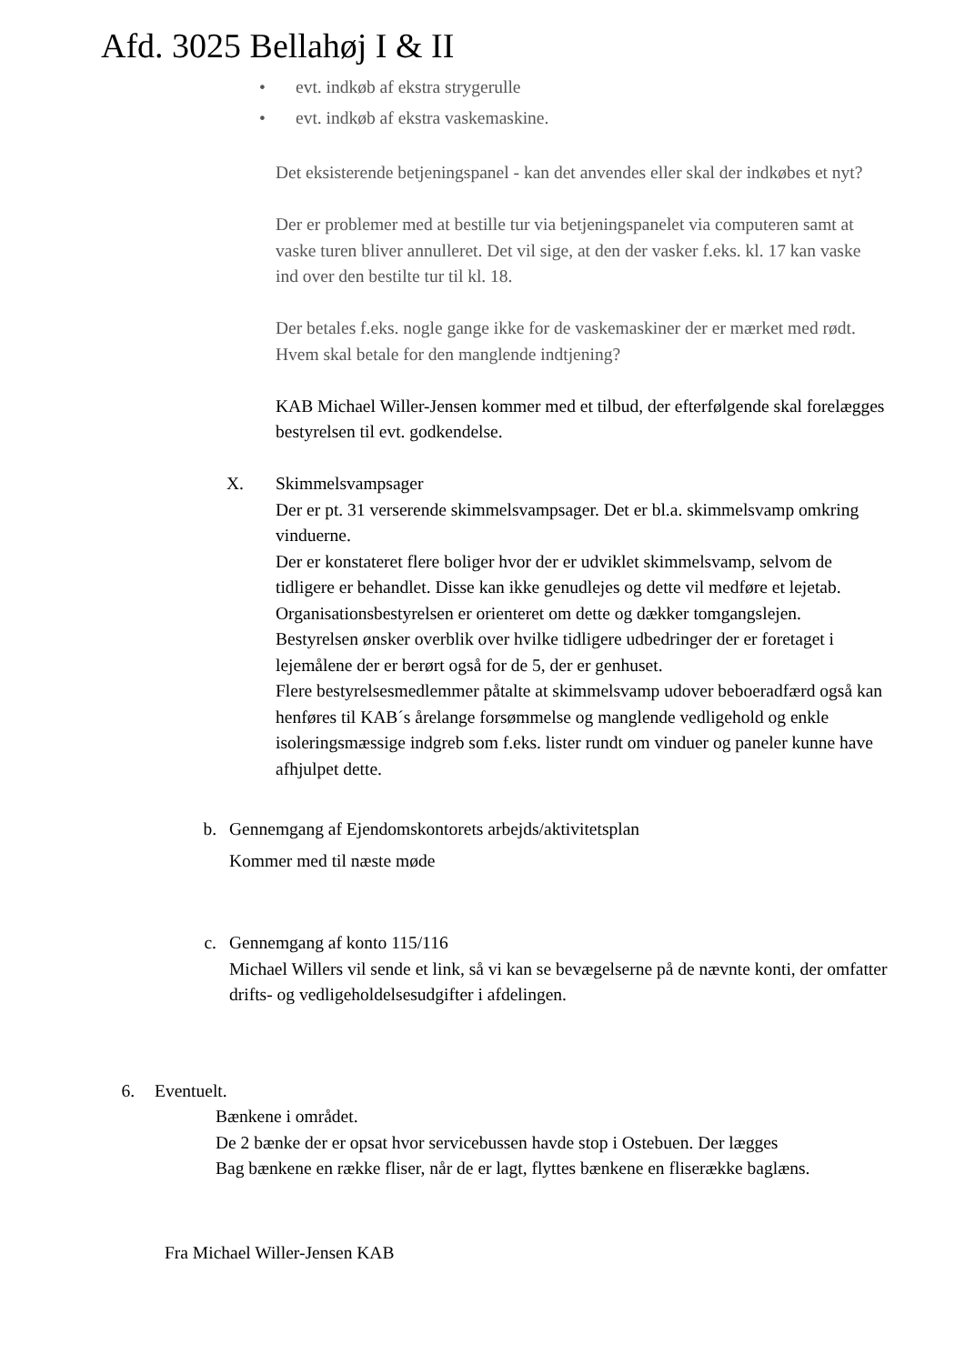Afd. 3025 Bellahøj I & II
• evt. indkøb af ekstra strygerulle
• evt. indkøb af ekstra vaskemaskine.
Det eksisterende betjeningspanel - kan det anvendes eller skal der indkøbes et nyt?
Der er problemer med at bestille tur via betjeningspanelet via computeren samt at vaske turen bliver annulleret. Det vil sige, at den der vasker f.eks. kl. 17 kan vaske ind over den bestilte tur til kl. 18.
Der betales f.eks. nogle gange ikke for de vaskemaskiner der er mærket med rødt. Hvem skal betale for den manglende indtjening?
KAB Michael Willer-Jensen kommer med et tilbud, der efterfølgende skal forelægges bestyrelsen til evt. godkendelse.
X. Skimmelsvampsager
Der er pt. 31 verserende skimmelsvampsager. Det er bl.a. skimmelsvamp omkring vinduerne.
Der er konstateret flere boliger hvor der er udviklet skimmelsvamp, selvom de tidligere er behandlet. Disse kan ikke genudlejes og dette vil medføre et lejetab. Organisationsbestyrelsen er orienteret om dette og dækker tomgangslejen.
Bestyrelsen ønsker overblik over hvilke tidligere udbedringer der er foretaget i lejemålene der er berørt også for de 5, der er genhuset.
Flere bestyrelsesmedlemmer påtalte at skimmelsvamp udover beboeradfærd også kan henføres til KAB´s årelange forsømmelse og manglende vedligehold og enkle isoleringsmæssige indgreb som f.eks. lister rundt om vinduer og paneler kunne have afhjulpet dette.
b. Gennemgang af Ejendomskontorets arbejds/aktivitetsplan
Kommer med til næste møde
c. Gennemgang af konto 115/116
Michael Willers vil sende et link, så vi kan se bevægelserne på de nævnte konti, der omfatter drifts- og vedligeholdelsesudgifter i afdelingen.
6. Eventuelt.
Bænkene i området.
De 2 bænke der er opsat hvor servicebussen havde stop i Ostebuen. Der lægges
Bag bænkene en række fliser, når de er lagt, flyttes bænkene en fliserække baglæns.
Fra Michael Willer-Jensen KAB